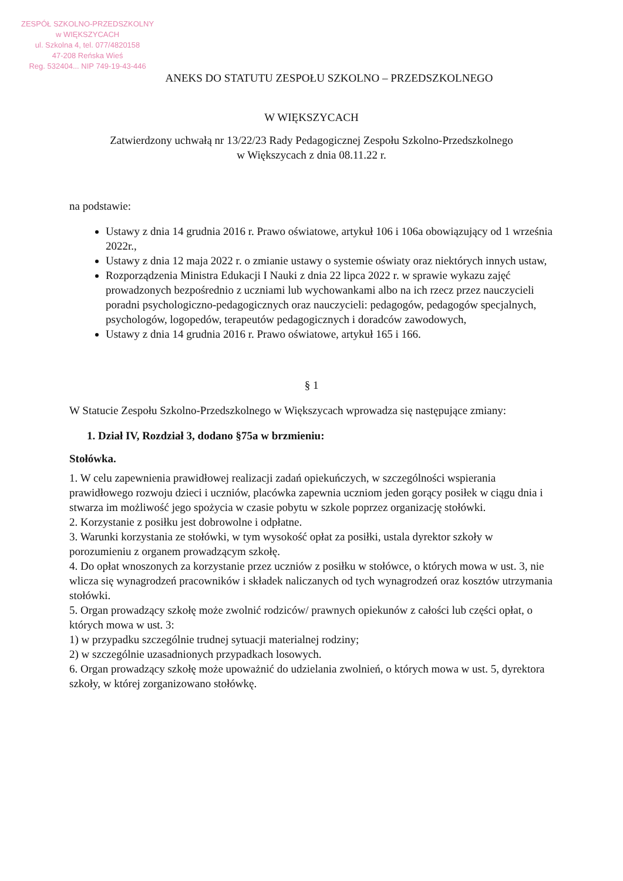ZESPÓŁ SZKOLNO-PRZEDSZKOLNY
w WIĘKSZYCACH
ul. Szkolna 4, tel. 077/4820158
47-208 Reńska Wieś
Reg. 532404... NIP 749-19-43-446
ANEKS DO STATUTU ZESPOŁU SZKOLNO – PRZEDSZKOLNEGO
W WIĘKSZYCACH
Zatwierdzony uchwałą nr 13/22/23 Rady Pedagogicznej Zespołu Szkolno-Przedszkolnego
w Większycach z dnia 08.11.22 r.
na podstawie:
Ustawy z dnia 14 grudnia 2016 r. Prawo oświatowe, artykuł 106 i 106a obowiązujący od 1 września 2022r.,
Ustawy z dnia 12 maja 2022 r. o zmianie ustawy o systemie oświaty oraz niektórych innych ustaw,
Rozporządzenia Ministra Edukacji I Nauki z dnia 22 lipca 2022 r. w sprawie wykazu zajęć prowadzonych bezpośrednio z uczniami lub wychowankami albo na ich rzecz przez nauczycieli poradni psychologiczno-pedagogicznych oraz nauczycieli: pedagogów, pedagogów specjalnych, psychologów, logopedów, terapeutów pedagogicznych i doradców zawodowych,
Ustawy z dnia 14 grudnia 2016 r. Prawo oświatowe, artykuł 165 i 166.
§ 1
W Statucie Zespołu Szkolno-Przedszkolnego w Większycach wprowadza się następujące zmiany:
1. Dział IV, Rozdział 3, dodano §75a w brzmieniu:
Stołówka.
1. W celu zapewnienia prawidłowej realizacji zadań opiekuńczych, w szczególności wspierania prawidłowego rozwoju dzieci i uczniów, placówka zapewnia uczniom jeden gorący posiłek w ciągu dnia i stwarza im możliwość jego spożycia w czasie pobytu w szkole poprzez organizację stołówki.
2. Korzystanie z posiłku jest dobrowolne i odpłatne.
3. Warunki korzystania ze stołówki, w tym wysokość opłat za posiłki, ustala dyrektor szkoły w porozumieniu z organem prowadzącym szkołę.
4. Do opłat wnoszonych za korzystanie przez uczniów z posiłku w stołówce, o których mowa w ust. 3, nie wlicza się wynagrodzeń pracowników i składek naliczanych od tych wynagrodzeń oraz kosztów utrzymania stołówki.
5. Organ prowadzący szkołę może zwolnić rodziców/ prawnych opiekunów z całości lub części opłat, o których mowa w ust. 3:
1) w przypadku szczególnie trudnej sytuacji materialnej rodziny;
2) w szczególnie uzasadnionych przypadkach losowych.
6. Organ prowadzący szkołę może upoważnić do udzielania zwolnień, o których mowa w ust. 5, dyrektora szkoły, w której zorganizowano stołówkę.